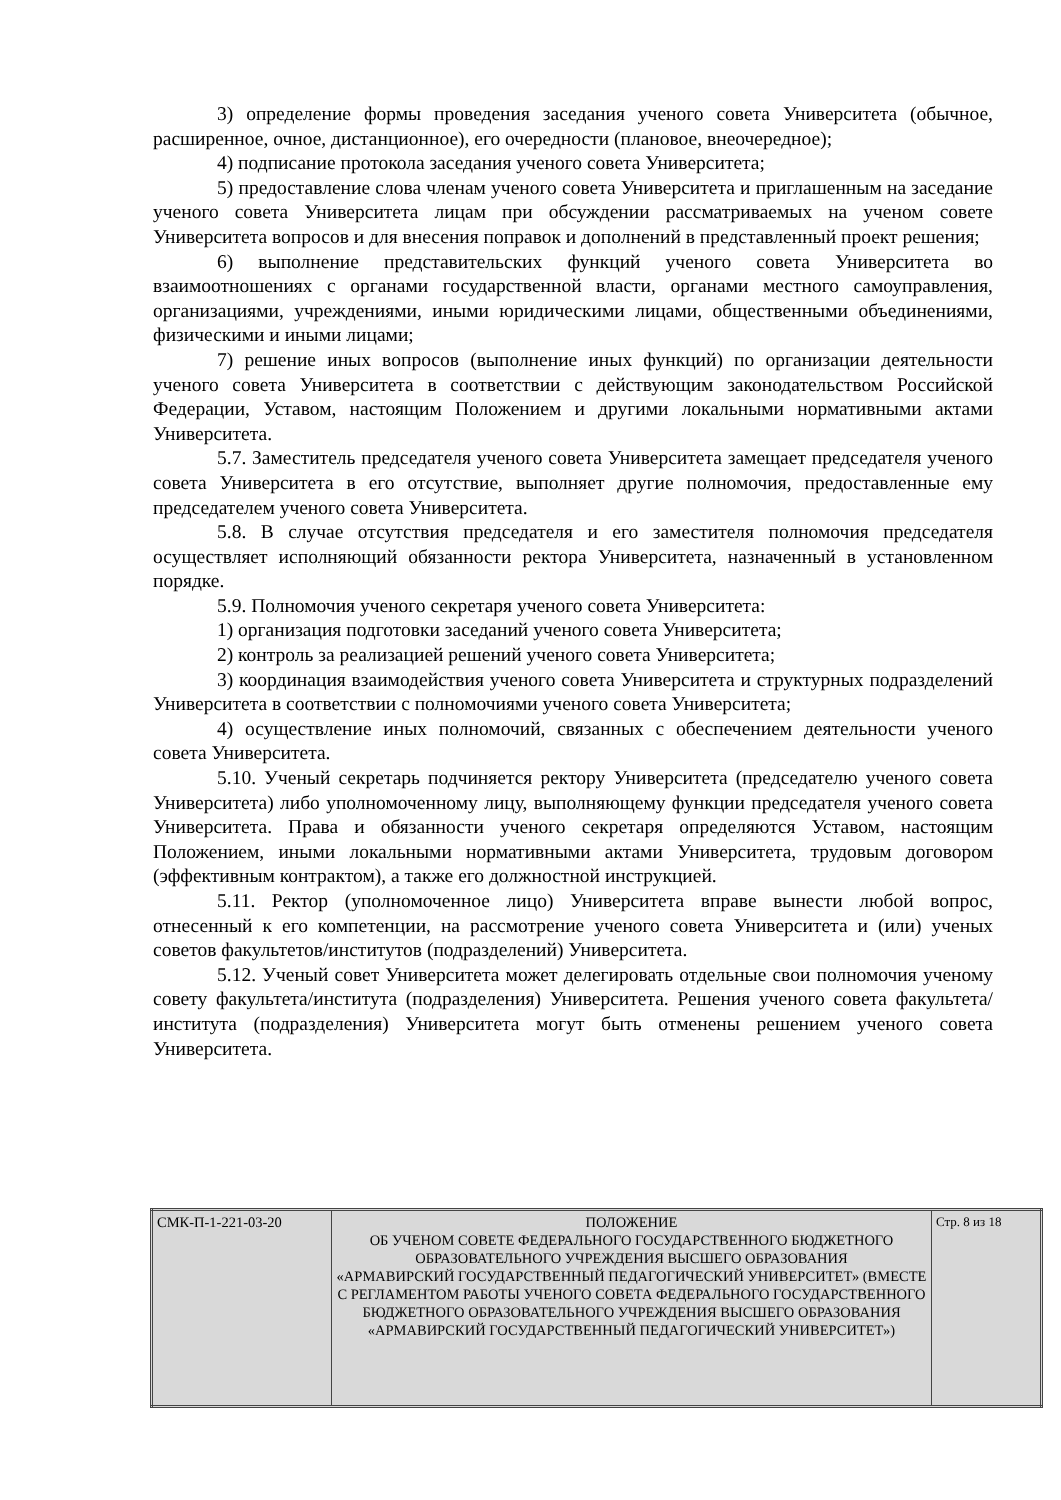3) определение формы проведения заседания ученого совета Университета (обычное, расширенное, очное, дистанционное), его очередности (плановое, внеочередное);
4) подписание протокола заседания ученого совета Университета;
5) предоставление слова членам ученого совета Университета и приглашенным на заседание ученого совета Университета лицам при обсуждении рассматриваемых на ученом совете Университета вопросов и для внесения поправок и дополнений в представленный проект решения;
6) выполнение представительских функций ученого совета Университета во взаимоотношениях с органами государственной власти, органами местного самоуправления, организациями, учреждениями, иными юридическими лицами, общественными объединениями, физическими и иными лицами;
7) решение иных вопросов (выполнение иных функций) по организации деятельности ученого совета Университета в соответствии с действующим законодательством Российской Федерации, Уставом, настоящим Положением и другими локальными нормативными актами Университета.
5.7. Заместитель председателя ученого совета Университета замещает председателя ученого совета Университета в его отсутствие, выполняет другие полномочия, предоставленные ему председателем ученого совета Университета.
5.8. В случае отсутствия председателя и его заместителя полномочия председателя осуществляет исполняющий обязанности ректора Университета, назначенный в установленном порядке.
5.9. Полномочия ученого секретаря ученого совета Университета:
1) организация подготовки заседаний ученого совета Университета;
2) контроль за реализацией решений ученого совета Университета;
3) координация взаимодействия ученого совета Университета и структурных подразделений Университета в соответствии с полномочиями ученого совета Университета;
4) осуществление иных полномочий, связанных с обеспечением деятельности ученого совета Университета.
5.10. Ученый секретарь подчиняется ректору Университета (председателю ученого совета Университета) либо уполномоченному лицу, выполняющему функции председателя ученого совета Университета. Права и обязанности ученого секретаря определяются Уставом, настоящим Положением, иными локальными нормативными актами Университета, трудовым договором (эффективным контрактом), а также его должностной инструкцией.
5.11. Ректор (уполномоченное лицо) Университета вправе вынести любой вопрос, отнесенный к его компетенции, на рассмотрение ученого совета Университета и (или) ученых советов факультетов/институтов (подразделений) Университета.
5.12. Ученый совет Университета может делегировать отдельные свои полномочия ученому совету факультета/института (подразделения) Университета. Решения ученого совета факультета/института (подразделения) Университета могут быть отменены решением ученого совета Университета.
| СМК-П-1-221-03-20 | ПОЛОЖЕНИЕ ОБ УЧЕНОМ СОВЕТЕ ФЕДЕРАЛЬНОГО ГОСУДАРСТВЕННОГО БЮДЖЕТНОГО ОБРАЗОВАТЕЛЬНОГО УЧРЕЖДЕНИЯ ВЫСШЕГО ОБРАЗОВАНИЯ «АРМАВИРСКИЙ ГОСУДАРСТВЕННЫЙ ПЕДАГОГИЧЕСКИЙ УНИВЕРСИТЕТ» (ВМЕСТЕ С РЕГЛАМЕНТОМ РАБОТЫ УЧЕНОГО СОВЕТА ФЕДЕРАЛЬНОГО ГОСУДАРСТВЕННОГО БЮДЖЕТНОГО ОБРАЗОВАТЕЛЬНОГО УЧРЕЖДЕНИЯ ВЫСШЕГО ОБРАЗОВАНИЯ «АРМАВИРСКИЙ ГОСУДАРСТВЕННЫЙ ПЕДАГОГИЧЕСКИЙ УНИВЕРСИТЕТ») | Стр. 8 из 18 |